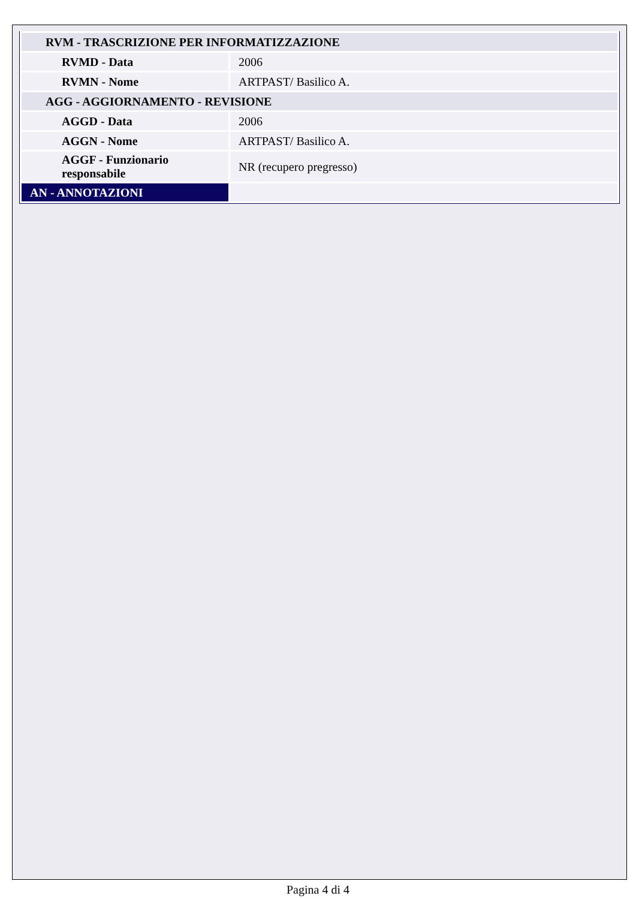| RVM - TRASCRIZIONE PER INFORMATIZZAZIONE | |
| RVMD - Data | 2006 |
| RVMN - Nome | ARTPAST/ Basilico A. |
| AGG - AGGIORNAMENTO - REVISIONE | |
| AGGD - Data | 2006 |
| AGGN - Nome | ARTPAST/ Basilico A. |
| AGGF - Funzionario responsabile | NR (recupero pregresso) |
| AN - ANNOTAZIONI | |
Pagina 4 di 4